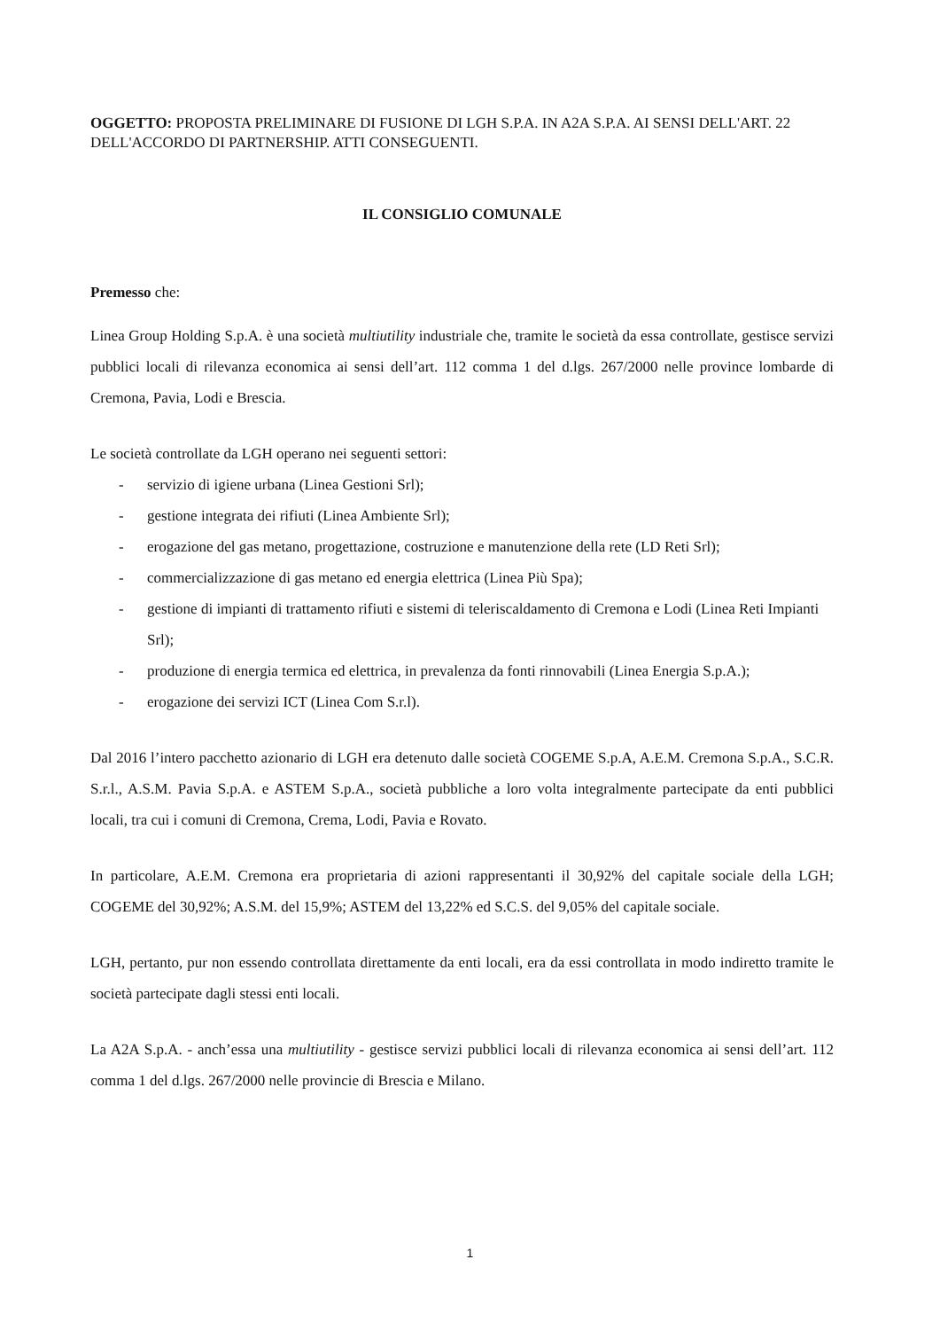OGGETTO: PROPOSTA PRELIMINARE DI FUSIONE DI LGH S.P.A. IN A2A S.P.A. AI SENSI DELL'ART. 22 DELL'ACCORDO DI PARTNERSHIP. ATTI CONSEGUENTI.
IL CONSIGLIO COMUNALE
Premesso che:
Linea Group Holding S.p.A. è una società multiutility industriale che, tramite le società da essa controllate, gestisce servizi pubblici locali di rilevanza economica ai sensi dell’art. 112 comma 1 del d.lgs. 267/2000 nelle province lombarde di Cremona, Pavia, Lodi e Brescia.
Le società controllate da LGH operano nei seguenti settori:
- servizio di igiene urbana (Linea Gestioni Srl);
- gestione integrata dei rifiuti (Linea Ambiente Srl);
- erogazione del gas metano, progettazione, costruzione e manutenzione della rete (LD Reti Srl);
- commercializzazione di gas metano ed energia elettrica (Linea Più Spa);
- gestione di impianti di trattamento rifiuti e sistemi di teleriscaldamento di Cremona e Lodi (Linea Reti Impianti Srl);
- produzione di energia termica ed elettrica, in prevalenza da fonti rinnovabili (Linea Energia S.p.A.);
- erogazione dei servizi ICT (Linea Com S.r.l).
Dal 2016 l’intero pacchetto azionario di LGH era detenuto dalle società COGEME S.p.A, A.E.M. Cremona S.p.A., S.C.R. S.r.l., A.S.M. Pavia S.p.A. e ASTEM S.p.A., società pubbliche a loro volta integralmente partecipate da enti pubblici locali, tra cui i comuni di Cremona, Crema, Lodi, Pavia e Rovato.
In particolare, A.E.M. Cremona era proprietaria di azioni rappresentanti il 30,92% del capitale sociale della LGH; COGEME del 30,92%; A.S.M. del 15,9%; ASTEM del 13,22% ed S.C.S. del 9,05% del capitale sociale.
LGH, pertanto, pur non essendo controllata direttamente da enti locali, era da essi controllata in modo indiretto tramite le società partecipate dagli stessi enti locali.
La A2A S.p.A. - anch’essa una multiutility - gestisce servizi pubblici locali di rilevanza economica ai sensi dell’art. 112 comma 1 del d.lgs. 267/2000 nelle provincie di Brescia e Milano.
1